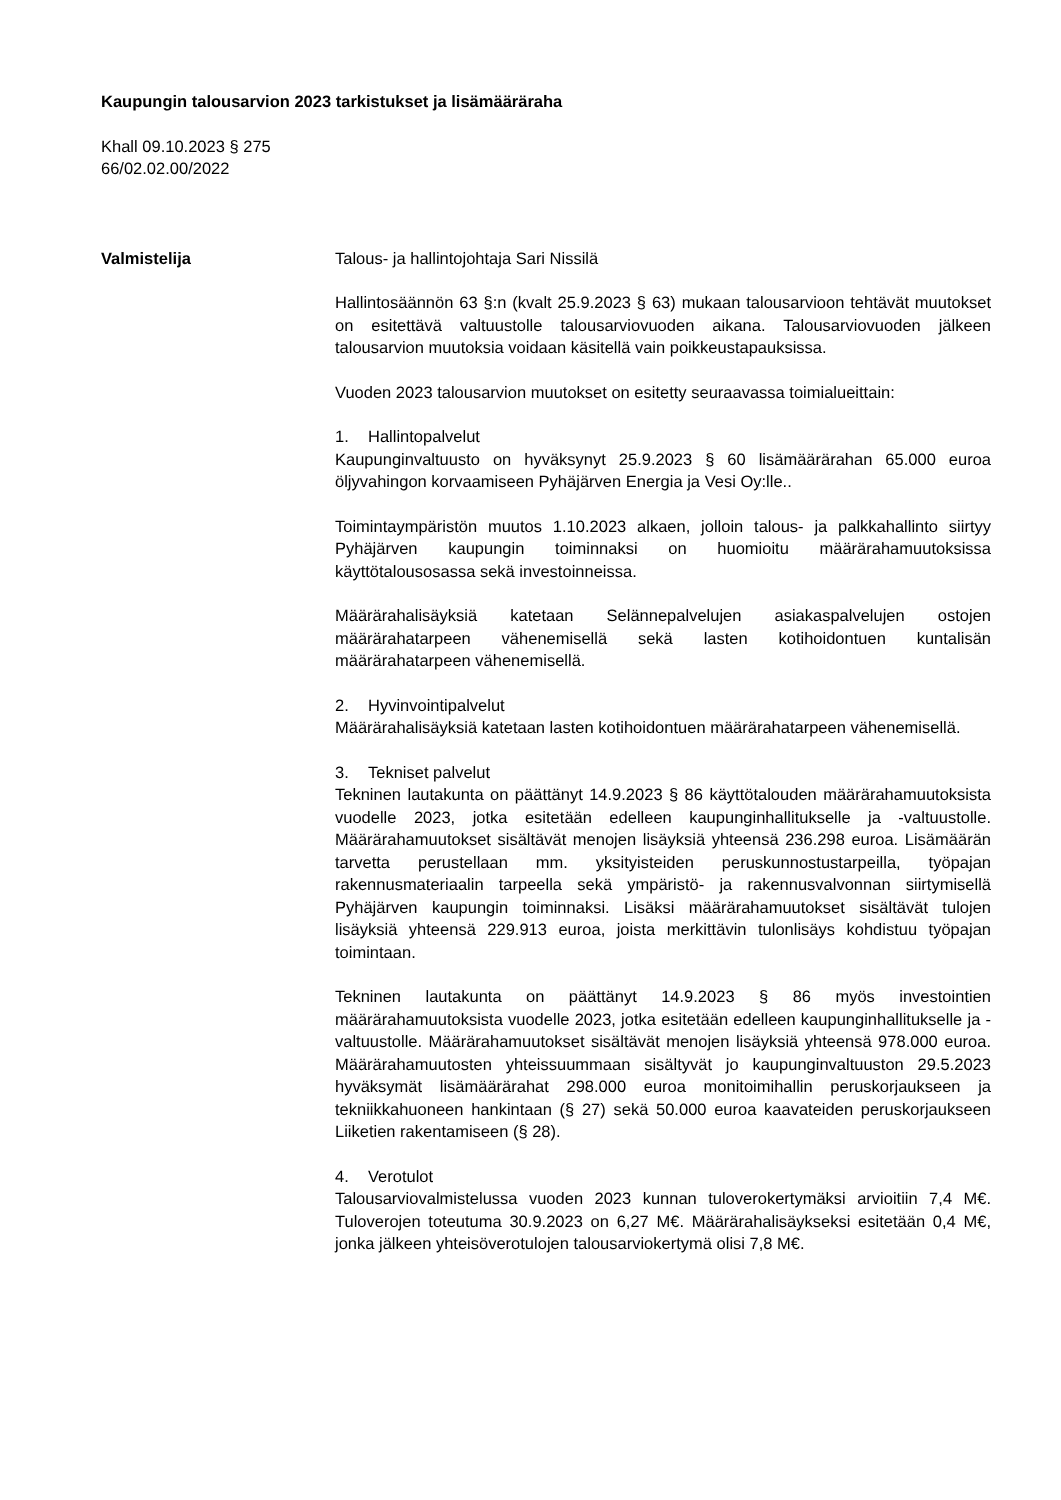Kaupungin talousarvion 2023 tarkistukset ja lisämääräraha
Khall 09.10.2023 § 275
66/02.02.00/2022
Valmistelija Talous- ja hallintojohtaja Sari Nissilä
Hallintosäännön 63 §:n (kvalt 25.9.2023 § 63) mukaan talousarvioon tehtävät muutokset on esitettävä valtuustolle talousarviovuoden aikana. Talousarviovuoden jälkeen talousarvion muutoksia voidaan käsitellä vain poikkeustapauksissa.
Vuoden 2023 talousarvion muutokset on esitetty seuraavassa toimialueittain:
1. Hallintopalvelut
Kaupunginvaltuusto on hyväksynyt 25.9.2023 § 60 lisämäärärahan 65.000 euroa öljyvahingon korvaamiseen Pyhäjärven Energia ja Vesi Oy:lle..
Toimintaympäristön muutos 1.10.2023 alkaen, jolloin talous- ja palkkahallinto siirtyy Pyhäjärven kaupungin toiminnaksi on huomioitu määrärahamuutoksissa käyttötalousosassa sekä investoinneissa.
Määrärahalisäyksiä katetaan Selännepalvelujen asiakaspalvelujen ostojen määrärahatarpeen vähenemisellä sekä lasten kotihoidontuen kuntalisän määrärahatarpeen vähenemisellä.
2. Hyvinvointipalvelut
Määrärahalisäyksiä katetaan lasten kotihoidontuen määrärahatarpeen vähenemisellä.
3. Tekniset palvelut
Tekninen lautakunta on päättänyt 14.9.2023 § 86 käyttötalouden määrärahamuutoksista vuodelle 2023, jotka esitetään edelleen kaupunginhallitukselle ja -valtuustolle. Määrärahamuutokset sisältävät menojen lisäyksiä yhteensä 236.298 euroa. Lisämäärän tarvetta perustellaan mm. yksityisteiden peruskunnostustarpeilla, työpajan rakennusmateriaalin tarpeella sekä ympäristö- ja rakennusvalvonnan siirtymisellä Pyhäjärven kaupungin toiminnaksi. Lisäksi määrärahamuutokset sisältävät tulojen lisäyksiä yhteensä 229.913 euroa, joista merkittävin tulonlisäys kohdistuu työpajan toimintaan.
Tekninen lautakunta on päättänyt 14.9.2023 § 86 myös investointien määrärahamuutoksista vuodelle 2023, jotka esitetään edelleen kaupunginhallitukselle ja -valtuustolle. Määrärahamuutokset sisältävät menojen lisäyksiä yhteensä 978.000 euroa. Määrärahamuutosten yhteissuummaan sisältyvät jo kaupunginvaltuuston 29.5.2023 hyväksymät lisämäärärahat 298.000 euroa monitoimihallin peruskorjaukseen ja tekniikkahuoneen hankintaan (§ 27) sekä 50.000 euroa kaavateiden peruskorjaukseen Liiketien rakentamiseen (§ 28).
4. Verotulot
Talousarviovalmistelussa vuoden 2023 kunnan tuloverokertymäksi arvioitiin 7,4 M€. Tuloverojen toteutuma 30.9.2023 on 6,27 M€. Määrärahalisäykseksi esitetään 0,4 M€, jonka jälkeen yhteisöverotulojen talousarviokertymä olisi 7,8 M€.